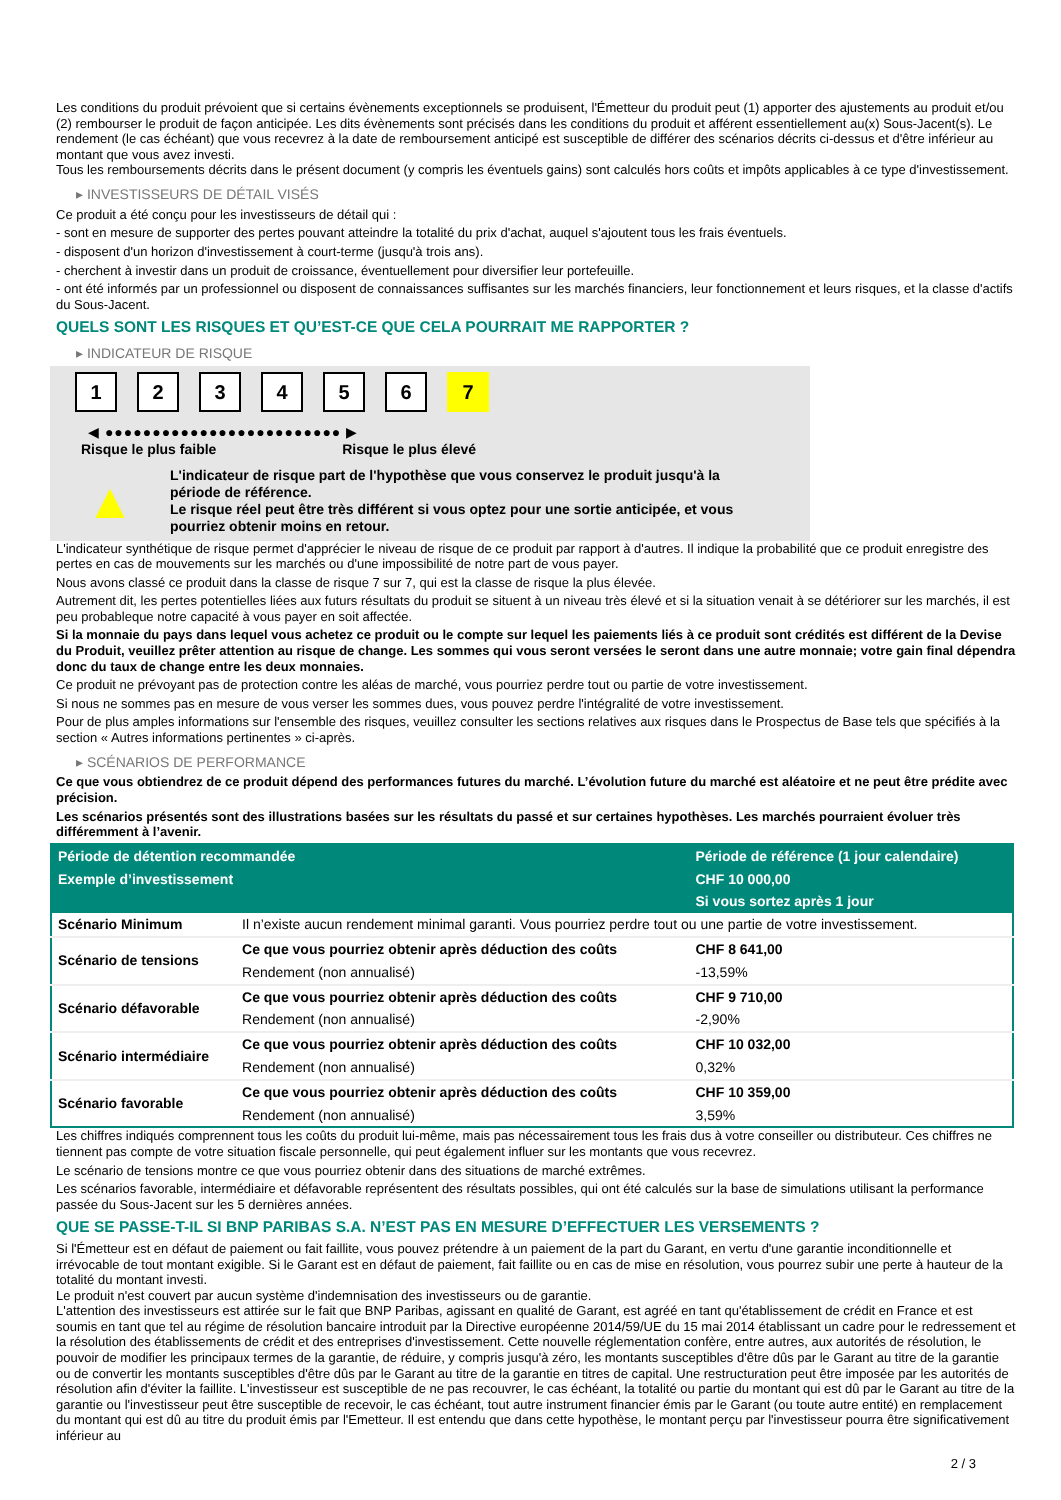Les conditions du produit prévoient que si certains évènements exceptionnels se produisent, l'Émetteur du produit peut (1) apporter des ajustements au produit et/ou (2) rembourser le produit de façon anticipée. Les dits évènements sont précisés dans les conditions du produit et afférent essentiellement au(x) Sous-Jacent(s). Le rendement (le cas échéant) que vous recevrez à la date de remboursement anticipé est susceptible de différer des scénarios décrits ci-dessus et d'être inférieur au montant que vous avez investi.
Tous les remboursements décrits dans le présent document (y compris les éventuels gains) sont calculés hors coûts et impôts applicables à ce type d'investissement.
▸ INVESTISSEURS DE DÉTAIL VISÉS
Ce produit a été conçu pour les investisseurs de détail qui :
- sont en mesure de supporter des pertes pouvant atteindre la totalité du prix d'achat, auquel s'ajoutent tous les frais éventuels.
- disposent d'un horizon d'investissement à court-terme (jusqu'à trois ans).
- cherchent à investir dans un produit de croissance, éventuellement pour diversifier leur portefeuille.
- ont été informés par un professionnel ou disposent de connaissances suffisantes sur les marchés financiers, leur fonctionnement et leurs risques, et la classe d'actifs du Sous-Jacent.
QUELS SONT LES RISQUES ET QU’EST-CE QUE CELA POURRAIT ME RAPPORTER ?
▸ INDICATEUR DE RISQUE
1 2 3 4 5 6 7
◀ ●●●●●●●●●●●●●●●●●●●●●●●●● ▶
Risque le plus faible Risque le plus élevé
▲
L'indicateur de risque part de l'hypothèse que vous conservez le produit jusqu'à la période de référence.
Le risque réel peut être très différent si vous optez pour une sortie anticipée, et vous pourriez obtenir moins en retour.
L'indicateur synthétique de risque permet d'apprécier le niveau de risque de ce produit par rapport à d'autres. Il indique la probabilité que ce produit enregistre des pertes en cas de mouvements sur les marchés ou d'une impossibilité de notre part de vous payer.
Nous avons classé ce produit dans la classe de risque 7 sur 7, qui est la classe de risque la plus élevée.
Autrement dit, les pertes potentielles liées aux futurs résultats du produit se situent à un niveau très élevé et si la situation venait à se détériorer sur les marchés, il est peu probableque notre capacité à vous payer en soit affectée.
Si la monnaie du pays dans lequel vous achetez ce produit ou le compte sur lequel les paiements liés à ce produit sont crédités est différent de la Devise du Produit, veuillez prêter attention au risque de change. Les sommes qui vous seront versées le seront dans une autre monnaie; votre gain final dépendra donc du taux de change entre les deux monnaies.
Ce produit ne prévoyant pas de protection contre les aléas de marché, vous pourriez perdre tout ou partie de votre investissement.
Si nous ne sommes pas en mesure de vous verser les sommes dues, vous pouvez perdre l'intégralité de votre investissement.
Pour de plus amples informations sur l'ensemble des risques, veuillez consulter les sections relatives aux risques dans le Prospectus de Base tels que spécifiés à la section « Autres informations pertinentes » ci-après.
▸ SCÉNARIOS DE PERFORMANCE
Ce que vous obtiendrez de ce produit dépend des performances futures du marché. L’évolution future du marché est aléatoire et ne peut être prédite avec précision.
Les scénarios présentés sont des illustrations basées sur les résultats du passé et sur certaines hypothèses. Les marchés pourraient évoluer très différemment à l’avenir.
| Période de détention recommandée | | Période de référence (1 jour calendaire) |
| Exemple d’investissement | | CHF 10 000,00 |
| | | Si vous sortez après 1 jour |
| Scénario Minimum | Il n’existe aucun rendement minimal garanti. Vous pourriez perdre tout ou une partie de votre investissement. | |
| Scénario de tensions | Ce que vous pourriez obtenir après déduction des coûts | CHF 8 641,00 |
| | Rendement (non annualisé) | -13,59% |
| Scénario défavorable | Ce que vous pourriez obtenir après déduction des coûts | CHF 9 710,00 |
| | Rendement (non annualisé) | -2,90% |
| Scénario intermédiaire | Ce que vous pourriez obtenir après déduction des coûts | CHF 10 032,00 |
| | Rendement (non annualisé) | 0,32% |
| Scénario favorable | Ce que vous pourriez obtenir après déduction des coûts | CHF 10 359,00 |
| | Rendement (non annualisé) | 3,59% |
Les chiffres indiqués comprennent tous les coûts du produit lui-même, mais pas nécessairement tous les frais dus à votre conseiller ou distributeur. Ces chiffres ne tiennent pas compte de votre situation fiscale personnelle, qui peut également influer sur les montants que vous recevrez.
Le scénario de tensions montre ce que vous pourriez obtenir dans des situations de marché extrêmes.
Les scénarios favorable, intermédiaire et défavorable représentent des résultats possibles, qui ont été calculés sur la base de simulations utilisant la performance passée du Sous-Jacent sur les 5 dernières années.
QUE SE PASSE-T-IL SI BNP PARIBAS S.A. N’EST PAS EN MESURE D’EFFECTUER LES VERSEMENTS ?
Si l'Émetteur est en défaut de paiement ou fait faillite, vous pouvez prétendre à un paiement de la part du Garant, en vertu d'une garantie inconditionnelle et irrévocable de tout montant exigible. Si le Garant est en défaut de paiement, fait faillite ou en cas de mise en résolution, vous pourrez subir une perte à hauteur de la totalité du montant investi.
Le produit n'est couvert par aucun système d'indemnisation des investisseurs ou de garantie.
L'attention des investisseurs est attirée sur le fait que BNP Paribas, agissant en qualité de Garant, est agréé en tant qu'établissement de crédit en France et est soumis en tant que tel au régime de résolution bancaire introduit par la Directive européenne 2014/59/UE du 15 mai 2014 établissant un cadre pour le redressement et la résolution des établissements de crédit et des entreprises d'investissement. Cette nouvelle réglementation confère, entre autres, aux autorités de résolution, le pouvoir de modifier les principaux termes de la garantie, de réduire, y compris jusqu'à zéro, les montants susceptibles d'être dûs par le Garant au titre de la garantie ou de convertir les montants susceptibles d'être dûs par le Garant au titre de la garantie en titres de capital. Une restructuration peut être imposée par les autorités de résolution afin d'éviter la faillite. L'investisseur est susceptible de ne pas recouvrer, le cas échéant, la totalité ou partie du montant qui est dû par le Garant au titre de la garantie ou l'investisseur peut être susceptible de recevoir, le cas échéant, tout autre instrument financier émis par le Garant (ou toute autre entité) en remplacement du montant qui est dû au titre du produit émis par l'Emetteur. Il est entendu que dans cette hypothèse, le montant perçu par l'investisseur pourra être significativement inférieur au
2 / 3